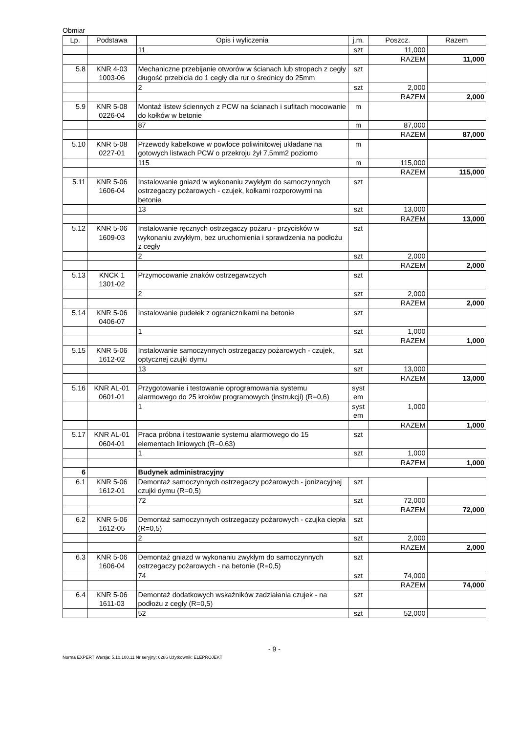Obmiar
| Lp. | Podstawa | Opis i wyliczenia | j.m. | Poszcz. | Razem |
| --- | --- | --- | --- | --- | --- |
| | | 11 | szt | 11,000 | |
| | | | | RAZEM | 11,000 |
| 5.8 | KNR 4-03 1003-06 | Mechaniczne przebijanie otworów w ścianach lub stropach z cegły długość przebicia do 1 cegły dla rur o średnicy do 25mm | szt | | |
| | | 2 | szt | 2,000 | |
| | | | | RAZEM | 2,000 |
| 5.9 | KNR 5-08 0226-04 | Montaż listew ściennych z PCW na ścianach i sufitach mocowanie do kołków w betonie | m | | |
| | | 87 | m | 87,000 | |
| | | | | RAZEM | 87,000 |
| 5.10 | KNR 5-08 0227-01 | Przewody kabelkowe w powłoce poliwinitowej układane na gotowych listwach PCW o przekroju żył 7,5mm2 poziomo | m | | |
| | | 115 | m | 115,000 | |
| | | | | RAZEM | 115,000 |
| 5.11 | KNR 5-06 1606-04 | Instalowanie gniazd w wykonaniu zwykłym do samoczynnych ostrzegaczy pożarowych - czujek, kołkami rozporowymi na betonie | szt | | |
| | | 13 | szt | 13,000 | |
| | | | | RAZEM | 13,000 |
| 5.12 | KNR 5-06 1609-03 | Instalowanie ręcznych ostrzegaczy pożaru - przycisków w wykonaniu zwykłym, bez uruchomienia i sprawdzenia na podłożu z cegły | szt | | |
| | | 2 | szt | 2,000 | |
| | | | | RAZEM | 2,000 |
| 5.13 | KNCK 1 1301-02 | Przymocowanie znaków ostrzegawczych | szt | | |
| | | 2 | szt | 2,000 | |
| | | | | RAZEM | 2,000 |
| 5.14 | KNR 5-06 0406-07 | Instalowanie pudełek z ogranicznikami na betonie | szt | | |
| | | 1 | szt | 1,000 | |
| | | | | RAZEM | 1,000 |
| 5.15 | KNR 5-06 1612-02 | Instalowanie samoczynnych ostrzegaczy pożarowych - czujek, optycznej czujki dymu | szt | | |
| | | 13 | szt | 13,000 | |
| | | | | RAZEM | 13,000 |
| 5.16 | KNR AL-01 0601-01 | Przygotowanie i testowanie oprogramowania systemu alarmowego do 25 kroków programowych (instrukcji) (R=0,6) | syst em | | |
| | | 1 | syst em | 1,000 | |
| | | | | RAZEM | 1,000 |
| 5.17 | KNR AL-01 0604-01 | Praca próbna i testowanie systemu alarmowego do 15 elementach liniowych (R=0,63) | szt | | |
| | | 1 | szt | 1,000 | |
| | | | | RAZEM | 1,000 |
| 6 | | Budynek administracyjny | | | |
| 6.1 | KNR 5-06 1612-01 | Demontaż samoczynnych ostrzegaczy pożarowych - jonizacyjnej czujki dymu (R=0,5) | szt | | |
| | | 72 | szt | 72,000 | |
| | | | | RAZEM | 72,000 |
| 6.2 | KNR 5-06 1612-05 | Demontaż samoczynnych ostrzegaczy pożarowych - czujka ciepła (R=0,5) | szt | | |
| | | 2 | szt | 2,000 | |
| | | | | RAZEM | 2,000 |
| 6.3 | KNR 5-06 1606-04 | Demontaż gniazd w wykonaniu zwykłym do samoczynnych ostrzegaczy pożarowych - na betonie (R=0,5) | szt | | |
| | | 74 | szt | 74,000 | |
| | | | | RAZEM | 74,000 |
| 6.4 | KNR 5-06 1611-03 | Demontaż dodatkowych wskaźników zadziałania czujek - na podłożu z cegły (R=0,5) | szt | | |
| | | 52 | szt | 52,000 | |
- 9 -
Norma EXPERT Wersja: 5.10.100.11 Nr seryjny: 6286 Użytkownik: ELEPROJEKT